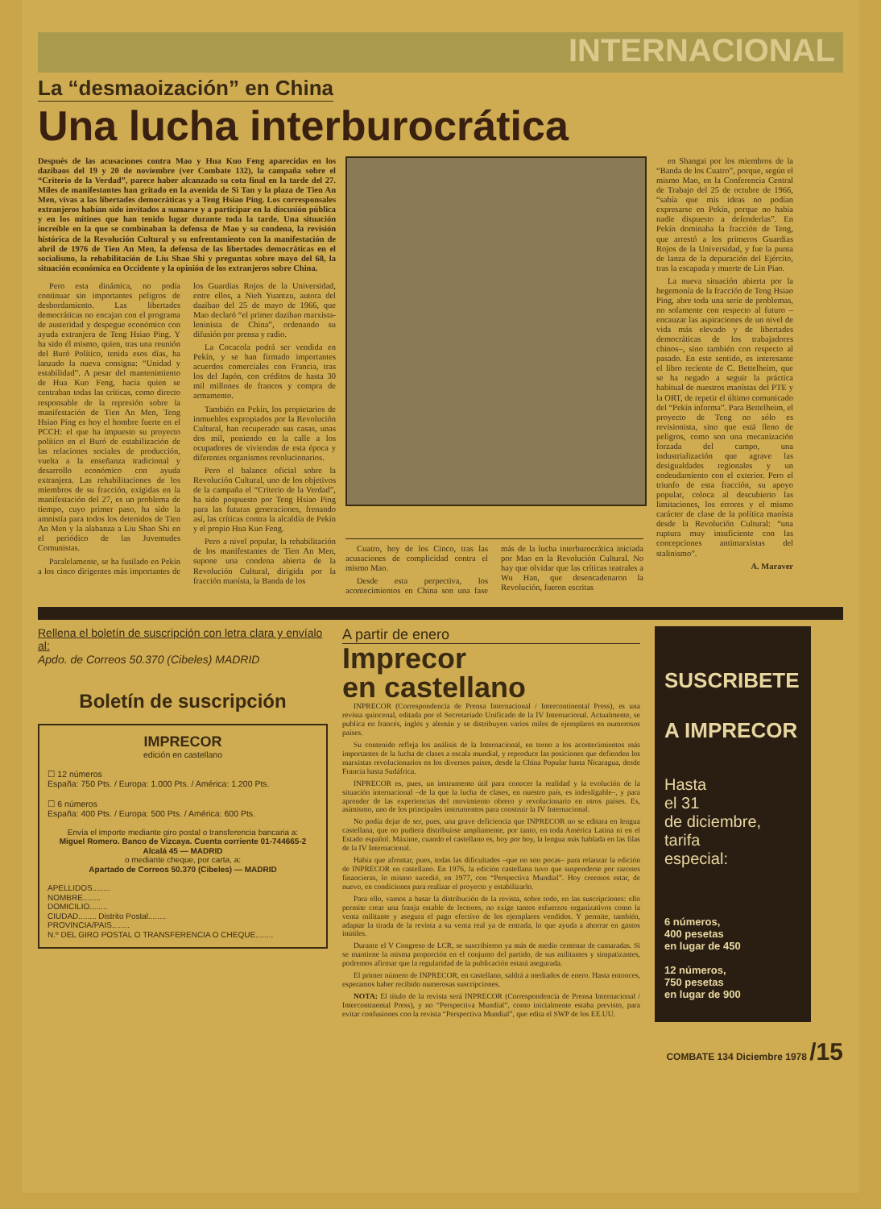INTERNACIONAL
La “desmaoización” en China
Una lucha interburocrática
Después de las acusaciones contra Mao y Hua Kuo Feng aparecidas en los dazibaos del 19 y 20 de noviembre (ver Combate 132), la campaña sobre el “Criterio de la Verdad”, parece haber alcanzado su cota final en la tarde del 27. Miles de manifestantes han gritado en la avenida de Si Tan y la plaza de Tien An Men, vivas a las libertades democráticas y a Teng Hsiao Ping. Los corresponsales extranjeros habían sido invitados a sumarse y a participar en la discusión pública y en los mítines que han tenido lugar durante toda la tarde. Una situación increíble en la que se combinaban la defensa de Mao y su condena, la revisión histórica de la Revolución Cultural y su enfrentamiento con la manifestación de abril de 1976 de Tien An Men, la defensa de las libertades democráticas en el socialismo, la rehabilitación de Liu Shao Shi y preguntas sobre mayo del 68, la situación económica en Occidente y la opinión de los extranjeros sobre China.
Pero esta dinámica, no podía continuar sin importantes peligros de desbordamiento. Las libertades democráticas no encajan con el programa de austeridad y despegue económico con ayuda extranjera de Teng Hsiao Ping. Y ha sido él mismo, quien, tras una reunión del Buró Político, tenida esos días, ha lanzado la nueva consigna: “Unidad y estabilidad”. A pesar del mantenimiento de Hua Kuo Feng, hacia quien se centraban todas las críticas, como directo responsable de la represión sobre la manifestación de Tien An Men, Teng Hsiao Ping es hoy el hombre fuerte en el PCCH: el que ha impuesto su proyecto político en el Buró de estabilización de las relaciones sociales de producción, vuelta a la enseñanza tradicional y desarrollo económico con ayuda extranjera. Las rehabilitaciones de los miembros de su fracción, exigidas en la manifestación del 27, es un problema de tiempo, cuyo primer paso, ha sido la amnistía para todos los detenidos de Tien An Men y la alabanza a Liu Shao Shi en el periódico de las Juventudes Comunistas.
Paralelamente, se ha fusilado en Pekín a los cinco dirigentes más importantes de los Guardias Rojos de la Universidad, entre ellos, a Nieh Yuantzu, autora del dazibao del 25 de mayo de 1966, que Mao declaró “el primer dazibao marxista-leninista de China”, ordenando su difusión por prensa y radio.
La Cocacola podrá ser vendida en Pekín, y se han firmado importantes acuerdos comerciales con Francia, tras los del Japón, con créditos de hasta 30 mil millones de francos y compra de armamento.
También en Pekín, los propietarios de inmuebles expropiados por la Revolución Cultural, han recuperado sus casas, unas dos mil, poniendo en la calle a los ocupadores de viviendas de esta época y diferentes organismos revolucionarios.
Pero el balance oficial sobre la Revolución Cultural, uno de los objetivos de la campaña el “Criterio de la Verdad”, ha sido pospuesto por Teng Hsiao Ping para las futuras generaciones, frenando así, las críticas contra la alcaldía de Pekín y el propio Hua Kuo Feng.
Pero a nivel popular, la rehabilitación de los manifestantes de Tien An Men, supone una condena abierta de la Revolución Cultural, dirigida por la fracción maoísta, la Banda de los
Cuatro, hoy de los Cinco, tras las acusaciones de complicidad contra el mismo Mao.
Desde esta perpectiva, los acontecimientos en China son una fase más de la lucha interburocrática iniciada por Mao en la Revolución Cultural. No hay que olvidar que las críticas teatrales a Wu Han, que desencadenaron la Revolución, fueron escritas
en Shangai por los miembros de la “Banda de los Cuatro”, porque, según el mismo Mao, en la Conferencia Central de Trabajo del 25 de octubre de 1966, “sabía que mis ideas no podían expresarse en Pekín, porque no había nadie dispuesto a defenderlas”. En Pekín dominaba la fracción de Teng, que arrestó a los primeros Guardias Rojos de la Universidad, y fue la punta de lanza de la depuración del Ejército, tras la escapada y muerte de Lin Piao.
La nueva situación abierta por la hegemonía de la fracción de Teng Hsiao Ping, abre toda una serie de problemas, no solamente con respecto al futuro –encauzar las aspiraciones de un nivel de vida más elevado y de libertades democráticas de los trabajadores chinos–, sino también con respecto al pasado. En este sentido, es interesante el libro reciente de C. Bettelheim, que se ha negado a seguir la práctica habitual de nuestros maoístas del PTE y la ORT, de repetir el último comunicado del “Pekín informa”. Para Bettelheim, el proyecto de Teng no sólo es revisionista, sino que está lleno de peligros, como son una mecanización forzada del campo, una industrialización que agrave las desigualdades regionales y un endeudamiento con el exterior. Pero el triunfo de esta fracción, su apoyo popular, coloca al descubierto las limitaciones, los errores y el mismo carácter de clase de la política maoísta desde la Revolución Cultural: “una ruptura muy insuficiente con las concepciones antimarxistas del stalinismo”.
A. Maraver
Rellena el boletín de suscripción con letra clara y envíalo al:
Apdo. de Correos 50.370 (Cibeles) MADRID
Boletín de suscripción
IMPRECOR
edición en castellano
☐ 12 números
España: 750 Pts. / Europa: 1.000 Pts. / América: 1.200 Pts.
☐ 6 números
España: 400 Pts. / Europa: 500 Pts. / América: 600 Pts.
Envía el importe mediante giro postal o transferencia bancaria a:
Miguel Romero. Banco de Vizcaya. Cuenta corriente 01-744665-2 Alcalá 45 — MADRID
o mediante cheque, por carta, a:
Apartado de Correos 50.370 (Cibeles) — MADRID
APELLIDOS........
NOMBRE........
DOMICILIO........
CIUDAD........ Distrito Postal........
PROVINCIA/PAIS........
N.º DEL GIRO POSTAL O TRANSFERENCIA O CHEQUE........
A partir de enero
Imprecor
en castellano
INPRECOR (Correspondencia de Prensa Internacional / Intercontinental Press), es una revista quincenal, editada por el Secretariado Unificado de la IV Internacional. Actualmente, se publica en francés, inglés y alemán y se distribuyen varios miles de ejemplares en numerosos países.
Su contenido refleja los análisis de la Internacional, en torno a los acontecimientos más importantes de la lucha de clases a escala mundial, y reproduce las posiciones que defienden los marxistas revolucionarios en los diversos países, desde la China Popular hasta Nicaragua, desde Francia hasta Sudáfrica.
INPRECOR es, pues, un instrumento útil para conocer la realidad y la evolución de la situación internacional –de la que la lucha de clases, en nuestro país, es indesligable–, y para aprender de las experiencias del movimiento obrero y revolucionario en otros países. Es, asimismo, uno de los principales instrumentos para construir la IV Internacional.
No podía dejar de ser, pues, una grave deficiencia que INPRECOR no se editara en lengua castellana, que no pudiera distribuirse ampliamente, por tanto, en toda América Latina ni en el Estado español. Máxime, cuando el castellano es, hoy por hoy, la lengua más hablada en las filas de la IV Internacional.
Había que afrontar, pues, todas las dificultades –que no son pocas– para relanzar la edición de INPRECOR en castellano. En 1976, la edición castellana tuvo que suspenderse por razones financieras, lo mismo sucedió, en 1977, con “Perspectiva Mundial”. Hoy creemos estar, de nuevo, en condiciones para realizar el proyecto y estabilizarlo.
Para ello, vamos a basar la distribución de la revista, sobre todo, en las suscripciones: ello permite crear una franja estable de lectores, no exige tantos esfuerzos organizativos como la venta militante y asegura el pago efectivo de los ejemplares vendidos. Y permite, también, adaptar la tirada de la revista a su venta real ya de entrada, lo que ayuda a ahorrar en gastos inútiles.
Durante el V Congreso de LCR, se suscribieron ya más de medio centenar de camaradas. Si se mantiene la misma proporción en el conjunto del partido, de sus militantes y simpatizantes, podremos afirmar que la regularidad de la publicación estará asegurada.
El primer número de INPRECOR, en castellano, saldrá a mediados de enero. Hasta entonces, esperamos haber recibido numerosas suscripciones.
NOTA: El título de la revista será INPRECOR (Correspondencia de Prensa Internacional / Intercontinental Press), y no “Perspectiva Mundial”, como inicialmente estaba previsto, para evitar confusiones con la revista “Perspectiva Mundial”, que edita el SWP de los EE.UU.
SUSCRIBETE
A IMPRECOR
Hasta
el 31
de diciembre,
tarifa
especial:
6 números,
400 pesetas
en lugar de 450
12 números,
750 pesetas
en lugar de 900
COMBATE 134 Diciembre 1978 /15